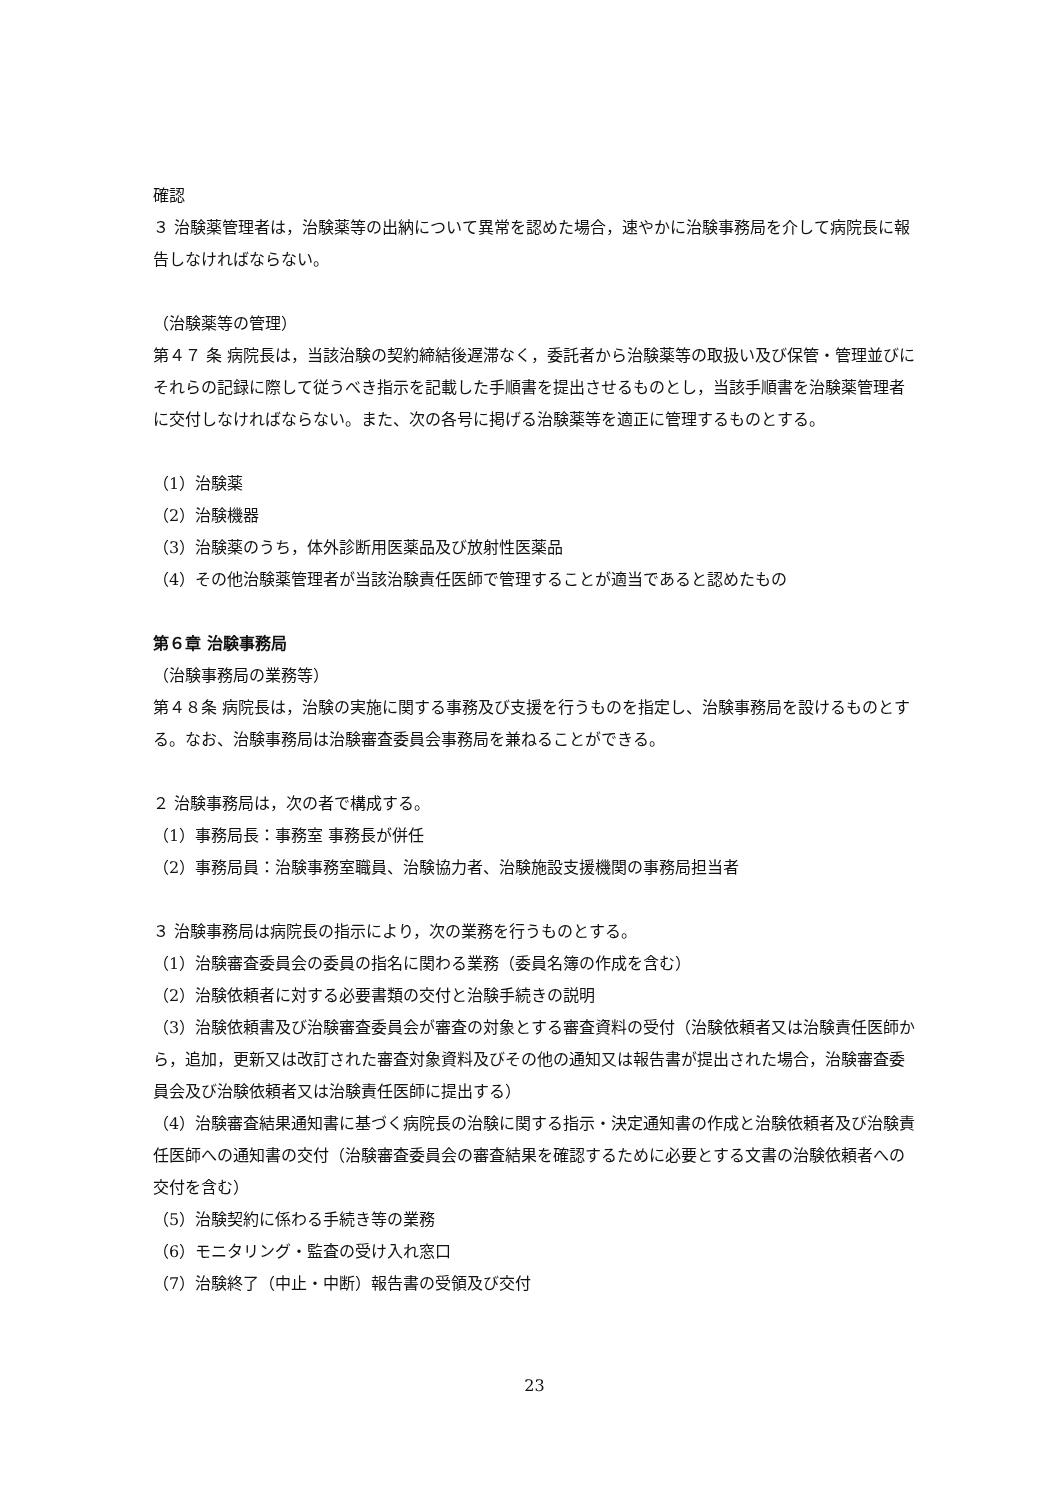確認
３ 治験薬管理者は，治験薬等の出納について異常を認めた場合，速やかに治験事務局を介して病院長に報告しなければならない。
（治験薬等の管理）
第４７ 条 病院長は，当該治験の契約締結後遅滞なく，委託者から治験薬等の取扱い及び保管・管理並びにそれらの記録に際して従うべき指示を記載した手順書を提出させるものとし，当該手順書を治験薬管理者に交付しなければならない。また、次の各号に掲げる治験薬等を適正に管理するものとする。
（1）治験薬
（2）治験機器
（3）治験薬のうち，体外診断用医薬品及び放射性医薬品
（4）その他治験薬管理者が当該治験責任医師で管理することが適当であると認めたもの
第６章 治験事務局
（治験事務局の業務等）
第４８条 病院長は，治験の実施に関する事務及び支援を行うものを指定し、治験事務局を設けるものとする。なお、治験事務局は治験審査委員会事務局を兼ねることができる。
２ 治験事務局は，次の者で構成する。
（1）事務局長：事務室 事務長が併任
（2）事務局員：治験事務室職員、治験協力者、治験施設支援機関の事務局担当者
３ 治験事務局は病院長の指示により，次の業務を行うものとする。
（1）治験審査委員会の委員の指名に関わる業務（委員名簿の作成を含む）
（2）治験依頼者に対する必要書類の交付と治験手続きの説明
（3）治験依頼書及び治験審査委員会が審査の対象とする審査資料の受付（治験依頼者又は治験責任医師から，追加，更新又は改訂された審査対象資料及びその他の通知又は報告書が提出された場合，治験審査委員会及び治験依頼者又は治験責任医師に提出する）
（4）治験審査結果通知書に基づく病院長の治験に関する指示・決定通知書の作成と治験依頼者及び治験責任医師への通知書の交付（治験審査委員会の審査結果を確認するために必要とする文書の治験依頼者への交付を含む）
（5）治験契約に係わる手続き等の業務
（6）モニタリング・監査の受け入れ窓口
（7）治験終了（中止・中断）報告書の受領及び交付
23